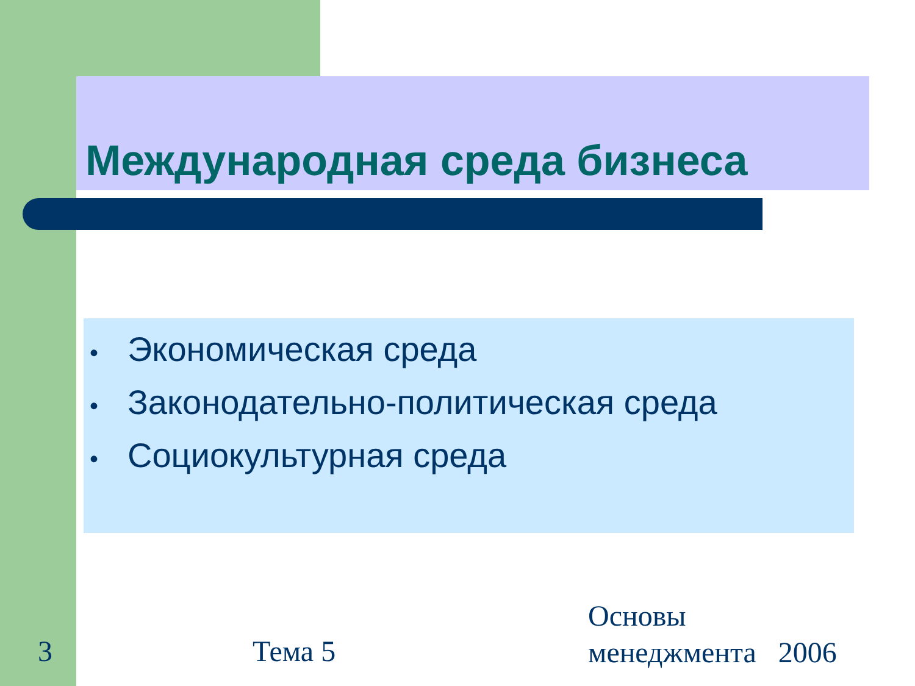Международная среда бизнеса
• Экономическая среда
• Законодательно-политическая среда
• Социокультурная среда
3 Тема 5
Основы
менеджмента 2006